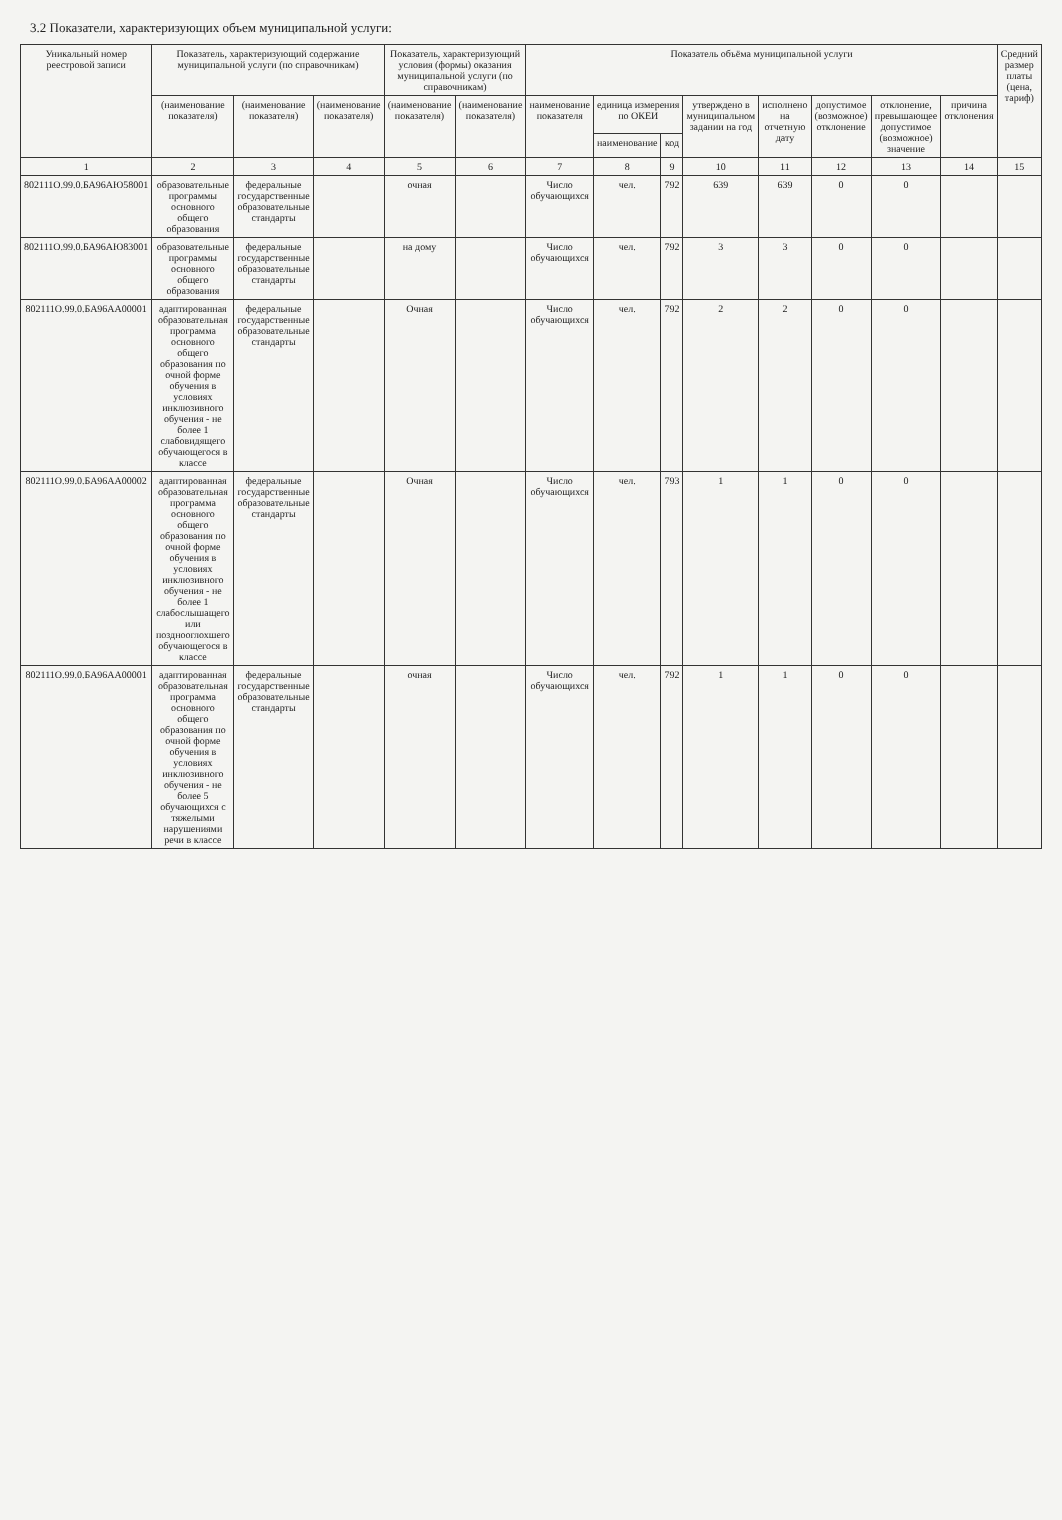3.2 Показатели, характеризующих объем муниципальной услуги:
| Уникальный номер реестровой записи | Показатель, характеризующий содержание муниципальной услуги (по справочникам) | | | Показатель, характеризующий условия (формы) оказания муниципальной услуги (по справочникам) | | Показатель объёма муниципальной услуги | | | | | | | | Средний размер платы (цена, тариф) |
| --- | --- | --- | --- | --- | --- | --- | --- | --- | --- | --- | --- | --- | --- | --- |
| | (наименование показателя) | (наименование показателя) | (наименование показателя) | (наименование показателя) | (наименование показателя) | наименование показателя | единица измерения по ОКЕИ | | утверждено в муниципальном задании на год | исполнено на отчетную дату | допустимое (возможное) отклонение | отклонение, превышающее допустимое (возможное) значение | причина отклонения | |
| | | | | | | | наименование | код | | | | | | |
| 1 | 2 | 3 | 4 | 5 | 6 | 7 | 8 | 9 | 10 | 11 | 12 | 13 | 14 | 15 |
| 802111О.99.0.БА96АЮ58001 | образовательные программы основного общего образования | федеральные государственные образовательные стандарты | | очная | | Число обучающихся | чел. | 792 | 639 | 639 | 0 | 0 | | |
| 802111О.99.0.БА96АЮ83001 | образовательные программы основного общего образования | федеральные государственные образовательные стандарты | | на дому | | Число обучающихся | чел. | 792 | 3 | 3 | 0 | 0 | | |
| 802111О.99.0.БА96АА00001 | адаптированная образовательная программа основного общего образования по очной форме обучения в условиях инклюзивного обучения - не более 1 слабовидящего обучающегося в классе | федеральные государственные образовательные стандарты | | Очная | | Число обучающихся | чел. | 792 | 2 | 2 | 0 | 0 | | |
| 802111О.99.0.БА96АА00002 | адаптированная образовательная программа основного общего образования по очной форме обучения в условиях инклюзивного обучения - не более 1 слабослышащего или позднооглохшего обучающегося в классе | федеральные государственные образовательные стандарты | | Очная | | Число обучающихся | чел. | 793 | 1 | 1 | 0 | 0 | | |
| 802111О.99.0.БА96АА00001 | адаптированная образовательная программа основного общего образования по очной форме обучения в условиях инклюзивного обучения - не более 5 обучающихся с тяжелыми нарушениями речи в классе | федеральные государственные образовательные стандарты | | очная | | Число обучающихся | чел. | 792 | 1 | 1 | 0 | 0 | | |